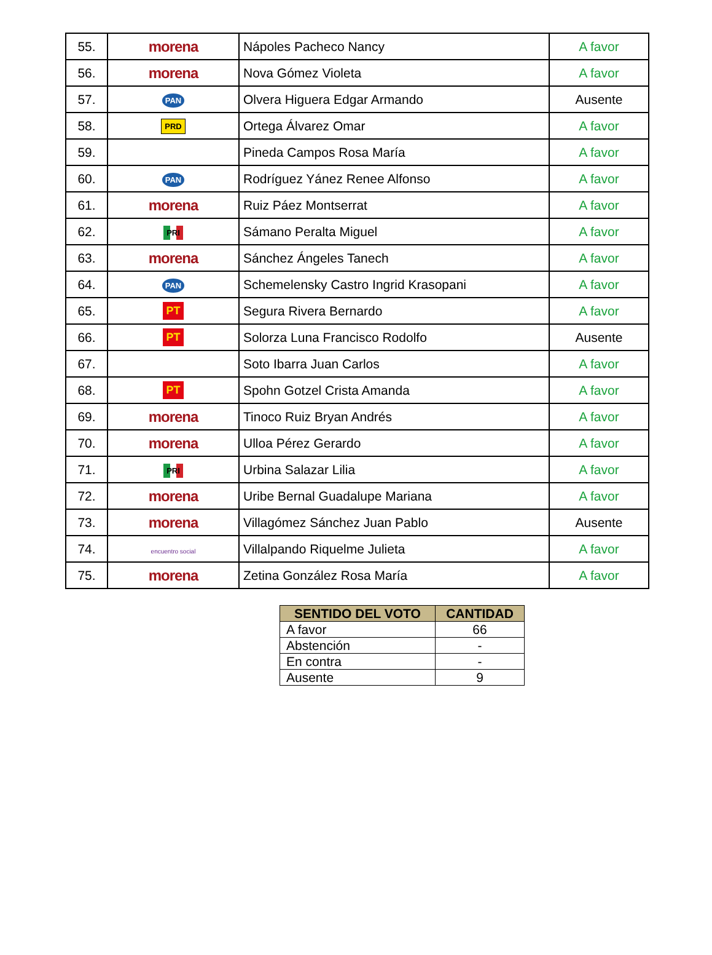| 55. | morena | Nápoles Pacheco Nancy | A favor |
| 56. | morena | Nova Gómez Violeta | A favor |
| 57. | PAN | Olvera Higuera Edgar Armando | Ausente |
| 58. | PRD | Ortega Álvarez Omar | A favor |
| 59. | | Pineda Campos Rosa María | A favor |
| 60. | PAN | Rodríguez Yánez Renee Alfonso | A favor |
| 61. | morena | Ruiz Páez Montserrat | A favor |
| 62. | PRI | Sámano Peralta Miguel | A favor |
| 63. | morena | Sánchez Ángeles Tanech | A favor |
| 64. | PAN | Schemelensky Castro Ingrid Krasopani | A favor |
| 65. | PT | Segura Rivera Bernardo | A favor |
| 66. | PT | Solorza Luna Francisco Rodolfo | Ausente |
| 67. | | Soto Ibarra Juan Carlos | A favor |
| 68. | PT | Spohn Gotzel Crista Amanda | A favor |
| 69. | morena | Tinoco Ruiz Bryan Andrés | A favor |
| 70. | morena | Ulloa Pérez Gerardo | A favor |
| 71. | PRI | Urbina Salazar Lilia | A favor |
| 72. | morena | Uribe Bernal Guadalupe Mariana | A favor |
| 73. | morena | Villagómez Sánchez Juan Pablo | Ausente |
| 74. | encuentro social | Villalpando Riquelme Julieta | A favor |
| 75. | morena | Zetina González Rosa María | A favor |
| SENTIDO DEL VOTO | CANTIDAD |
| --- | --- |
| A favor | 66 |
| Abstención | - |
| En contra | - |
| Ausente | 9 |